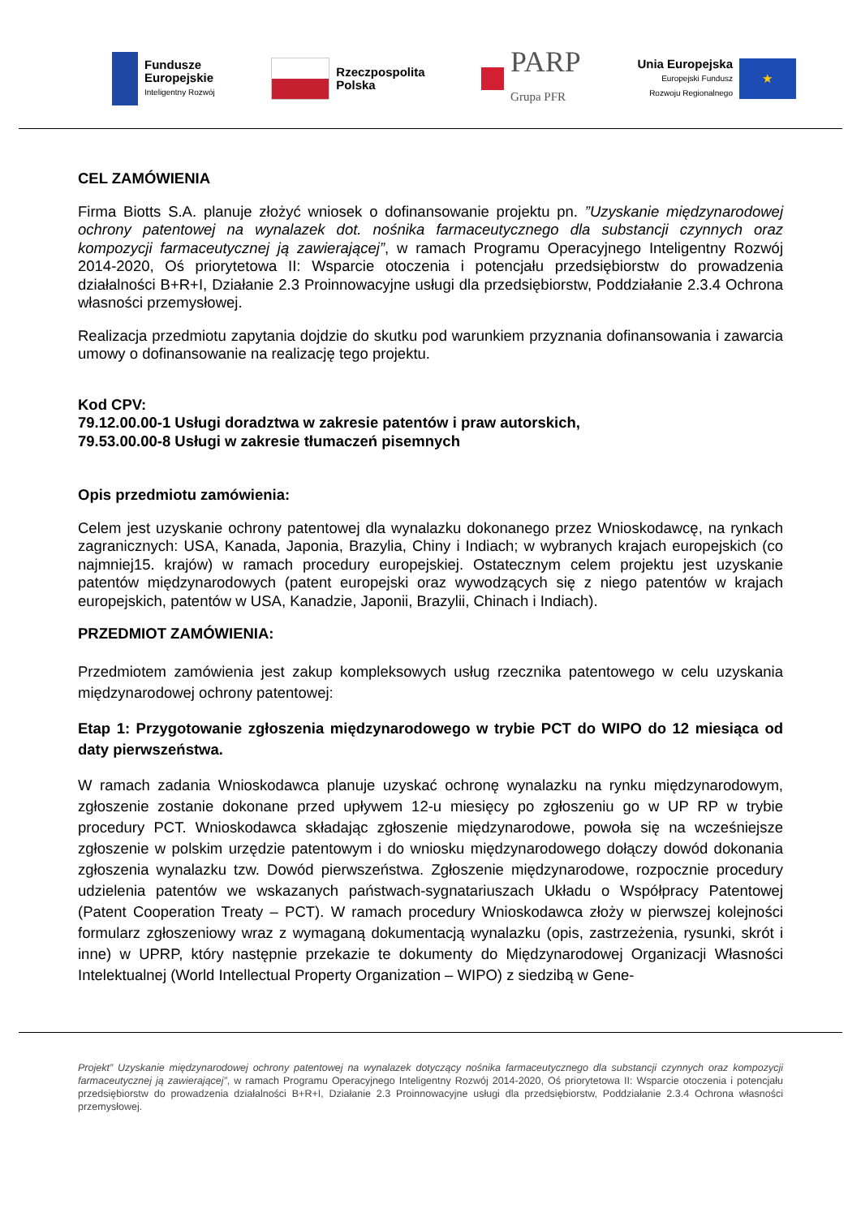Fundusze
Europejskie
Inteligentny Rozwój
Rzeczpospolita
Polska
PARP
Grupa PFR
Unia Europejska
Europejski Fundusz
Rozwoju Regionalnego
★
CEL ZAMÓWIENIA
Firma Biotts S.A. planuje złożyć wniosek o dofinansowanie projektu pn. ”Uzyskanie międzynarodowej ochrony patentowej na wynalazek dot. nośnika farmaceutycznego dla substancji czynnych oraz kompozycji farmaceutycznej ją zawierającej”, w ramach Programu Operacyjnego Inteligentny Rozwój 2014-2020, Oś priorytetowa II: Wsparcie otoczenia i potencjału przedsiębiorstw do prowadzenia działalności B+R+I, Działanie 2.3 Proinnowacyjne usługi dla przedsiębiorstw, Poddziałanie 2.3.4 Ochrona własności przemysłowej.
Realizacja przedmiotu zapytania dojdzie do skutku pod warunkiem przyznania dofinansowania i zawarcia umowy o dofinansowanie na realizację tego projektu.
Kod CPV:
79.12.00.00-1 Usługi doradztwa w zakresie patentów i praw autorskich,
79.53.00.00-8 Usługi w zakresie tłumaczeń pisemnych
Opis przedmiotu zamówienia:
Celem jest uzyskanie ochrony patentowej dla wynalazku dokonanego przez Wnioskodawcę, na rynkach zagranicznych: USA, Kanada, Japonia, Brazylia, Chiny i Indiach; w wybranych krajach europejskich (co najmniej15. krajów) w ramach procedury europejskiej. Ostatecznym celem projektu jest uzyskanie patentów międzynarodowych (patent europejski oraz wywodzących się z niego patentów w krajach europejskich, patentów w USA, Kanadzie, Japonii, Brazylii, Chinach i Indiach).
PRZEDMIOT ZAMÓWIENIA:
Przedmiotem zamówienia jest zakup kompleksowych usług rzecznika patentowego w celu uzyskania międzynarodowej ochrony patentowej:
Etap 1: Przygotowanie zgłoszenia międzynarodowego w trybie PCT do WIPO do 12 miesiąca od daty pierwszeństwa.
W ramach zadania Wnioskodawca planuje uzyskać ochronę wynalazku na rynku międzynarodowym, zgłoszenie zostanie dokonane przed upływem 12-u miesięcy po zgłoszeniu go w UP RP w trybie procedury PCT. Wnioskodawca składając zgłoszenie międzynarodowe, powoła się na wcześniejsze zgłoszenie w polskim urzędzie patentowym i do wniosku międzynarodowego dołączy dowód dokonania zgłoszenia wynalazku tzw. Dowód pierwszeństwa. Zgłoszenie międzynarodowe, rozpocznie procedury udzielenia patentów we wskazanych państwach-sygnatariuszach Układu o Współpracy Patentowej (Patent Cooperation Treaty – PCT). W ramach procedury Wnioskodawca złoży w pierwszej kolejności formularz zgłoszeniowy wraz z wymaganą dokumentacją wynalazku (opis, zastrzeżenia, rysunki, skrót i inne) w UPRP, który następnie przekazie te dokumenty do Międzynarodowej Organizacji Własności Intelektualnej (World Intellectual Property Organization – WIPO) z siedzibą w Gene-
Projekt” Uzyskanie międzynarodowej ochrony patentowej na wynalazek dotyczący nośnika farmaceutycznego dla substancji czynnych oraz kompozycji farmaceutycznej ją zawierającej”, w ramach Programu Operacyjnego Inteligentny Rozwój 2014-2020, Oś priorytetowa II: Wsparcie otoczenia i potencjału przedsiębiorstw do prowadzenia działalności B+R+I, Działanie 2.3 Proinnowacyjne usługi dla przedsiębiorstw, Poddziałanie 2.3.4 Ochrona własności przemysłowej.